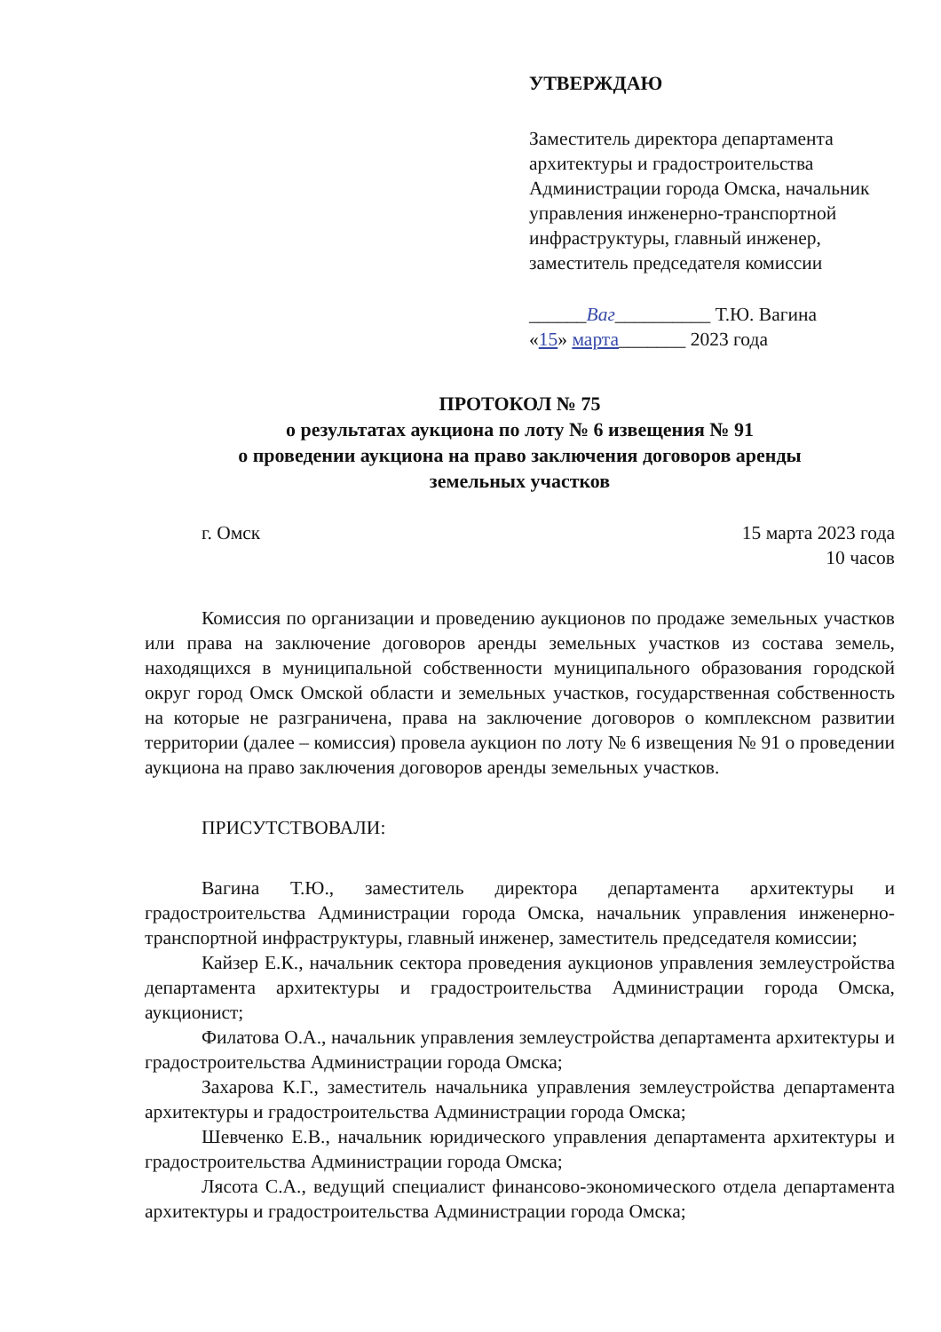УТВЕРЖДАЮ
Заместитель директора департамента архитектуры и градостроительства Администрации города Омска, начальник управления инженерно-транспортной инфраструктуры, главный инженер, заместитель председателя комиссии
______Ваг__________ Т.Ю. Вагина
«15» марта_______ 2023 года
ПРОТОКОЛ № 75
о результатах аукциона по лоту № 6 извещения № 91
о проведении аукциона на право заключения договоров аренды
земельных участков
г. Омск 15 марта 2023 года
10 часов
Комиссия по организации и проведению аукционов по продаже земельных участков или права на заключение договоров аренды земельных участков из состава земель, находящихся в муниципальной собственности муниципального образования городской округ город Омск Омской области и земельных участков, государственная собственность на которые не разграничена, права на заключение договоров о комплексном развитии территории (далее – комиссия) провела аукцион по лоту № 6 извещения № 91 о проведении аукциона на право заключения договоров аренды земельных участков.
ПРИСУТСТВОВАЛИ:
Вагина Т.Ю., заместитель директора департамента архитектуры и градостроительства Администрации города Омска, начальник управления инженерно-транспортной инфраструктуры, главный инженер, заместитель председателя комиссии;
Кайзер Е.К., начальник сектора проведения аукционов управления землеустройства департамента архитектуры и градостроительства Администрации города Омска, аукционист;
Филатова О.А., начальник управления землеустройства департамента архитектуры и градостроительства Администрации города Омска;
Захарова К.Г., заместитель начальника управления землеустройства департамента архитектуры и градостроительства Администрации города Омска;
Шевченко Е.В., начальник юридического управления департамента архитектуры и градостроительства Администрации города Омска;
Лясота С.А., ведущий специалист финансово-экономического отдела департамента архитектуры и градостроительства Администрации города Омска;